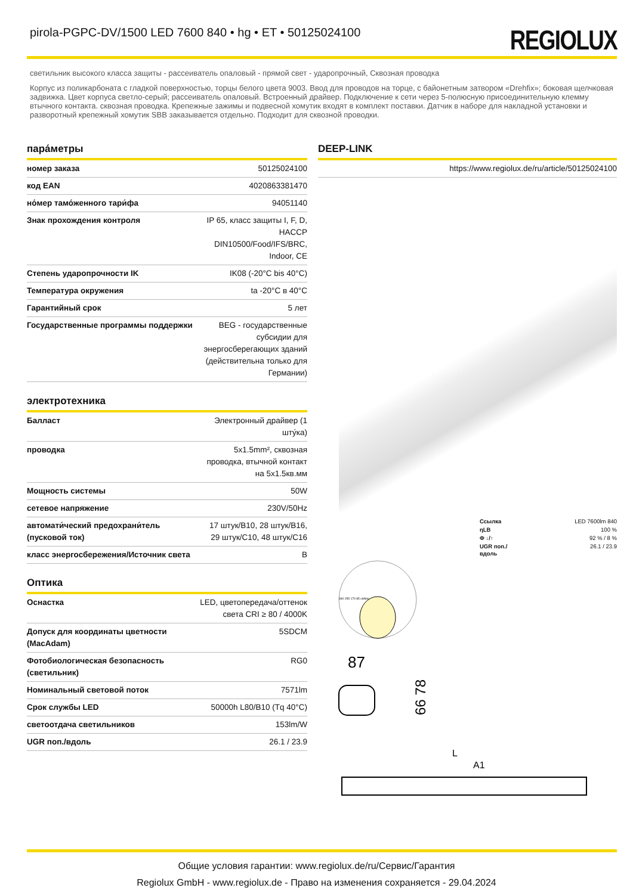pirola-PGPC-DV/1500 LED 7600 840 • hg • ET • 50125024100
REGIOLUX
светильник высокого класса защиты - рассеиватель опаловый - прямой свет - ударопрочный, Сквозная проводка
Корпус из поликарбоната с гладкой поверхностью, торцы белого цвета 9003. Ввод для проводов на торце, с байонетным затвором «Drehfix»; боковая щелчковая задвижка. Цвет корпуса светло-серый; рассеиватель опаловый. Встроенный драйвер. Подключение к сети через 5-полюсную присоединительную клемму втычного контакта. сквозная проводка. Крепежные зажимы и подвесной хомутик входят в комплект поставки. Датчик в наборе для накладной установки и разворотный крепежный хомутик SBB заказывается отдельно. Подходит для сквозной проводки.
пара́метры
| номер заказа | 50125024100 |
| код EAN | 4020863381470 |
| но́мер тамо́женного тари́фа | 94051140 |
| Знак прохождения контроля | IP 65, класс защиты I, F, D, HACCP DIN10500/Food/IFS/BRC, Indoor, CE |
| Степень ударопрочности IK | IK08 (-20°C bis 40°C) |
| Температура окружения | ta -20°C в 40°C |
| Гарантийный срок | 5 лет |
| Государственные программы поддержки | BEG - государственные субсидии для энергосберегающих зданий (действительна только для Германии) |
электротехника
| Балласт | Электронный драйвер (1 шту́ка) |
| проводка | 5x1.5mm², сквозная проводка, втычной контакт на 5x1.5кв.мм |
| Мощность системы | 50W |
| сетевое напряжение | 230V/50Hz |
| автомати́ческий предохрани́тель (пусковой ток) | 17 штук/B10, 28 штук/B16, 29 штук/C10, 48 штук/C16 |
| класс энергосбережения/Источник света | B |
Оптика
| Оснастка | LED, цветопередача/оттенок света CRI ≥ 80 / 4000K |
| Допуск для координаты цветности (MacAdam) | 5SDCM |
| Фотобиологическая безопасность (светильник) | RG0 |
| Номинальный световой поток | 7571lm |
| Срок службы LED | 50000h L80/B10 (Tq 40°C) |
| светоотдача светильников | 153lm/W |
| UGR поп./вдоль | 26.1 / 23.9 |
DEEP-LINK
| https://www.regiolux.de/ru/article/50125024100 |
| Ссылка | LED 7600lm 840 |
| ηLB | 100 % |
| Φ ↓/↑ | 92 % / 8 % |
| UGR поп./вдоль | 26.1 / 23.9 |
340 255 170 85 cd/klm
87
66 78
L
A1
Общие условия гарантии: www.regiolux.de/ru/Сервис/Гарантия
Regiolux GmbH - www.regiolux.de - Право на изменения сохраняется - 29.04.2024